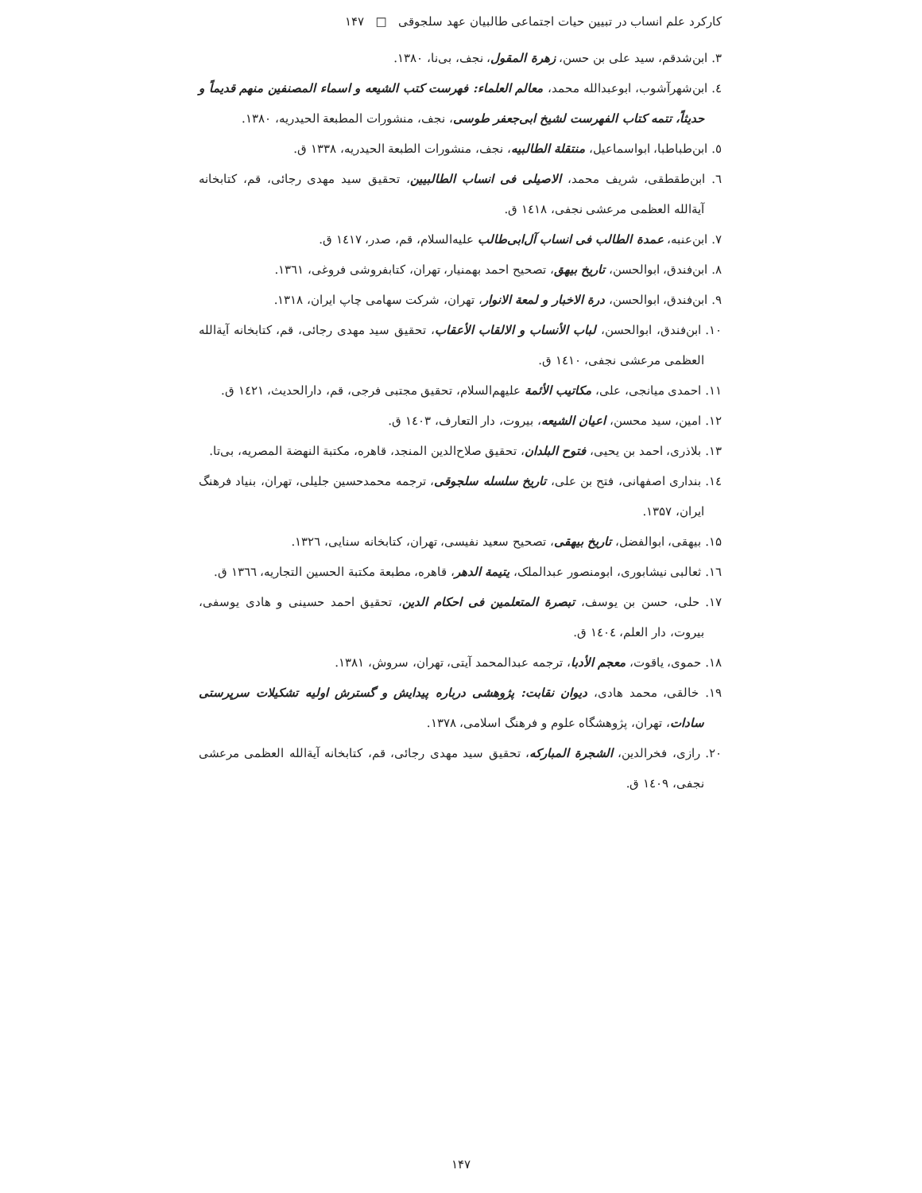کارکرد علم انساب در تبیین حیات اجتماعی طالبیان عهد سلجوقی □ ۱۴۷
۳. ابن‌شدقم، سید علی بن حسن، زهرة المقول، نجف، بی‌نا، ۱۳۸۰.
٤. ابن‌شهرآشوب، ابوعبدالله محمد، معالم العلماء: فهرست کتب الشیعه و اسماء المصنفین منهم قدیماً و حدیثاً، تتمه کتاب الفهرست لشیخ ابی‌جعفر طوسی، نجف، منشورات المطبعة الحیدریه، ۱۳۸۰.
٥. ابن‌طباطبا، ابواسماعیل، منتقلة الطالبیه، نجف، منشورات الطبعة الحیدریه، ۱۳۳۸ ق.
٦. ابن‌طقطقی، شریف محمد، الاصیلی فی انساب الطالبیین، تحقیق سید مهدی رجائی، قم، کتابخانه آیةالله العظمی مرعشی نجفی، ۱٤۱۸ ق.
۷. ابن‌عنبه، عمدة الطالب فی انساب آل‌ابی‌طالب علیه‌السلام، قم، صدر، ۱٤۱۷ ق.
۸. ابن‌فندق، ابوالحسن، تاریخ بیهق، تصحیح احمد بهمنیار، تهران، کتابفروشی فروغی، ۱۳٦۱.
۹. ابن‌فندق، ابوالحسن، درة الاخبار و لمعة الانوار، تهران، شرکت سهامی چاپ ایران، ۱۳۱۸.
۱۰. ابن‌فندق، ابوالحسن، لباب الأنساب و الالقاب الأعقاب، تحقیق سید مهدی رجائی، قم، کتابخانه آیةالله العظمی مرعشی نجفی، ۱٤۱۰ ق.
۱۱. احمدی میانجی، علی، مکاتیب الأئمة علیهم‌السلام، تحقیق مجتبی فرجی، قم، دارالحدیث، ۱٤۲۱ ق.
۱۲. امین، سید محسن، اعیان الشیعه، بیروت، دار التعارف، ۱٤۰۳ ق.
۱۳. بلاذری، احمد بن یحیی، فتوح البلدان، تحقیق صلاح‌الدین المنجد، قاهره، مکتبة النهضة المصریه، بی‌تا.
۱٤. بنداری اصفهانی، فتح بن علی، تاریخ سلسله سلجوقی، ترجمه محمدحسین جلیلی، تهران، بنیاد فرهنگ ایران، ۱۳۵۷.
۱۵. بیهقی، ابوالفضل، تاریخ بیهقی، تصحیح سعید نفیسی، تهران، کتابخانه سنایی، ۱۳۲٦.
۱٦. ثعالبی نیشابوری، ابومنصور عبدالملک، یتیمة الدهر، قاهره، مطبعة مکتبة الحسین التجاریه، ۱۳٦٦ ق.
۱۷. حلی، حسن بن یوسف، تبصرة المتعلمین فی احکام الدین، تحقیق احمد حسینی و هادی یوسفی، بیروت، دار العلم، ۱٤۰٤ ق.
۱۸. حموی، یاقوت، معجم الأدبا، ترجمه عبدالمحمد آیتی، تهران، سروش، ۱۳۸۱.
۱۹. خالقی، محمد هادی، دیوان نقابت: پژوهشی درباره پیدایش و گسترش اولیه تشکیلات سرپرستی سادات، تهران، پژوهشگاه علوم و فرهنگ اسلامی، ۱۳۷۸.
۲۰. رازی، فخرالدین، الشجرة المبارکه، تحقیق سید مهدی رجائی، قم، کتابخانه آیةالله العظمی مرعشی نجفی، ۱٤۰۹ ق.
۱۴۷